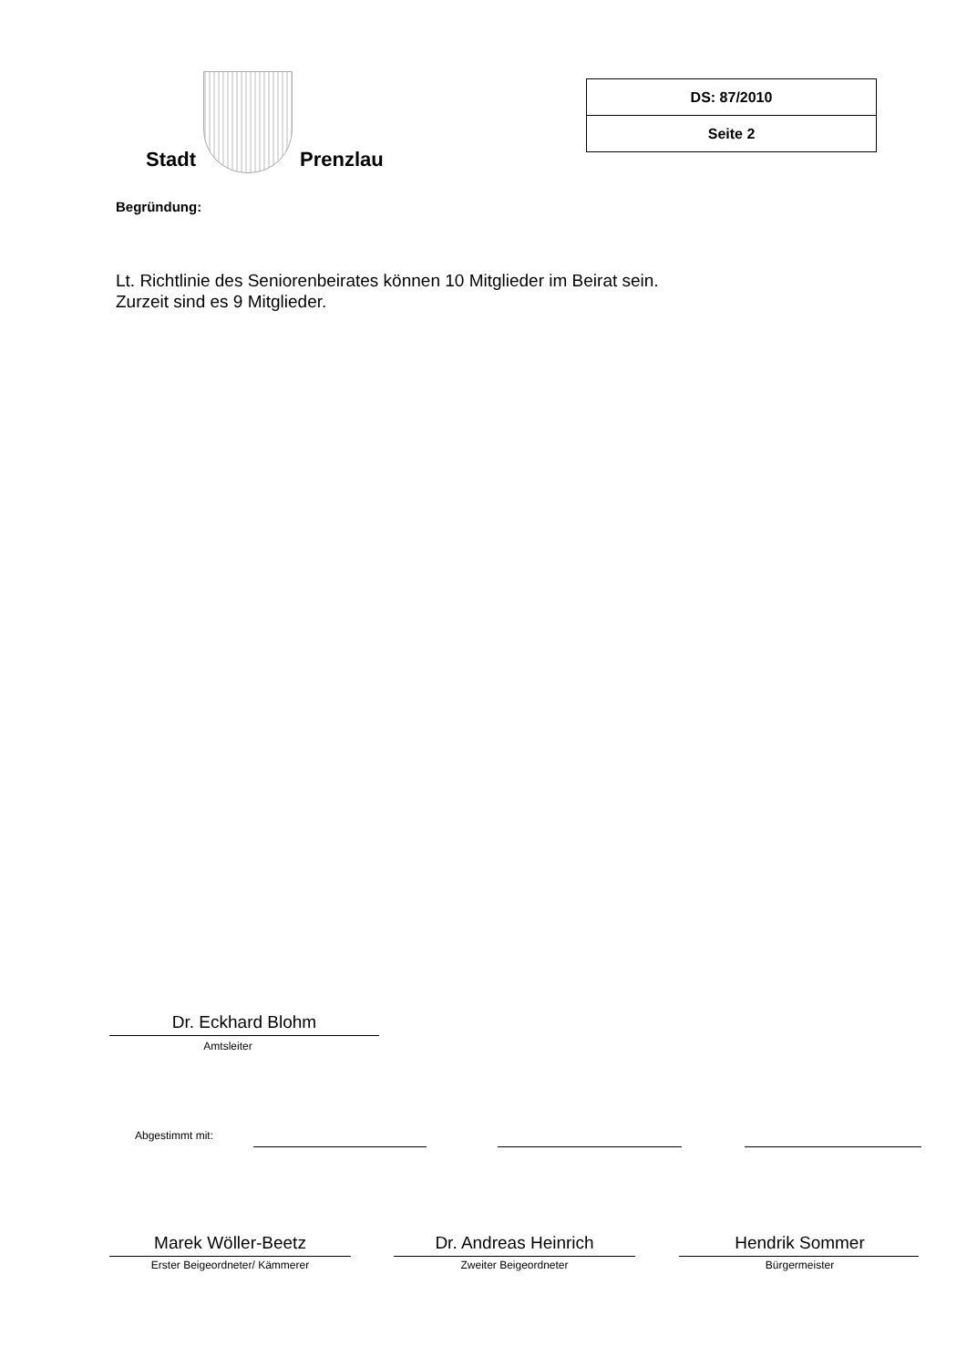Stadt
Prenzlau
| DS: 87/2010 |
| Seite 2 |
Begründung:
Lt. Richtlinie des Seniorenbeirates können 10 Mitglieder im Beirat sein.
Zurzeit sind es 9 Mitglieder.
Dr. Eckhard Blohm
Amtsleiter
Abgestimmt mit:
Marek Wöller-Beetz Dr. Andreas Heinrich Hendrik Sommer
Erster Beigeordneter/ Kämmerer Zweiter Beigeordneter Bürgermeister